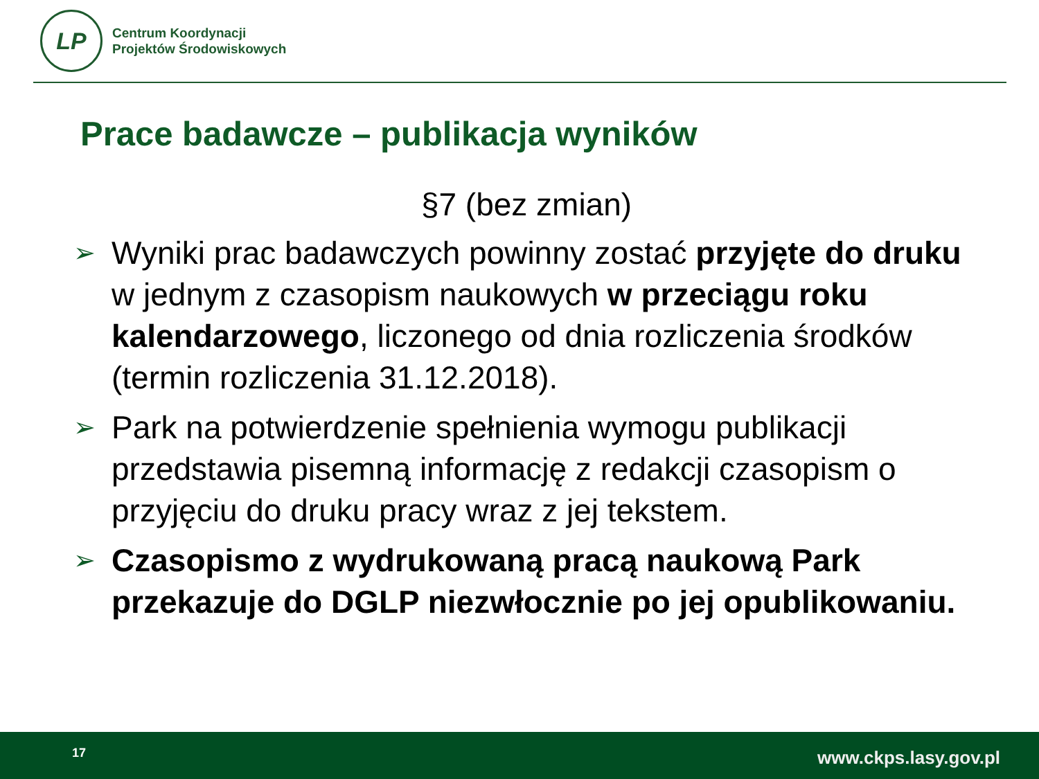LP
Centrum Koordynacji
Projektów Środowiskowych
Prace badawcze – publikacja wyników
§7 (bez zmian)
➢ Wyniki prac badawczych powinny zostać przyjęte do druku w jednym z czasopism naukowych w przeciągu roku kalendarzowego, liczonego od dnia rozliczenia środków (termin rozliczenia 31.12.2018).
➢ Park na potwierdzenie spełnienia wymogu publikacji przedstawia pisemną informację z redakcji czasopism o przyjęciu do druku pracy wraz z jej tekstem.
➢ Czasopismo z wydrukowaną pracą naukową Park przekazuje do DGLP niezwłocznie po jej opublikowaniu.
17 www.ckps.lasy.gov.pl